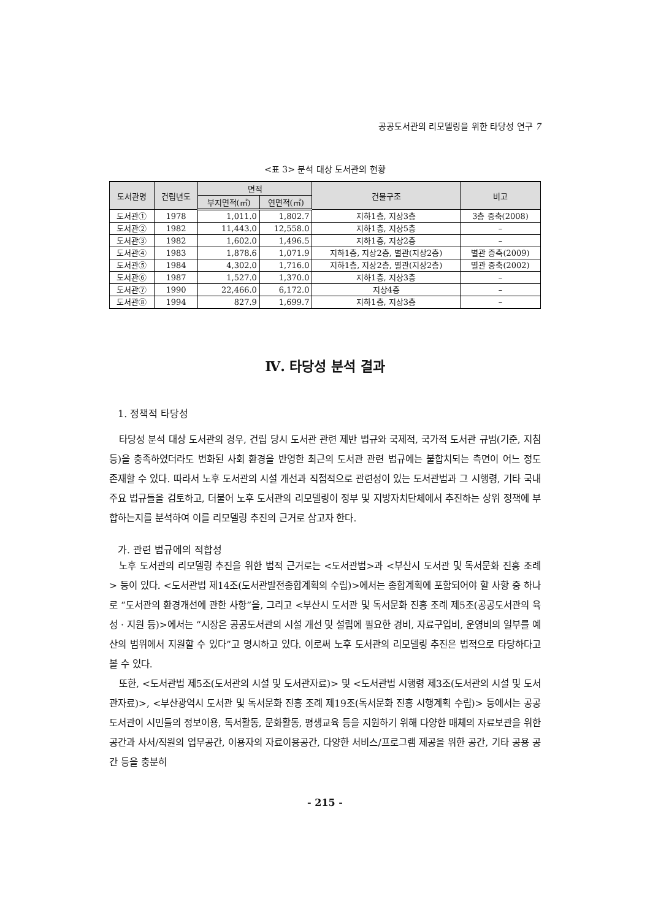공공도서관의 리모델링을 위한 타당성 연구 7
<표 3> 분석 대상 도서관의 현황
| 도서관명 | 건립년도 | 면적 | | 건물구조 | 비고 |
| --- | --- | --- | --- | --- | --- |
| | | 부지면적(㎡) | 연면적(㎡) | | |
| 도서관① | 1978 | 1,011.0 | 1,802.7 | 지하1층, 지상3층 | 3층 증축(2008) |
| 도서관② | 1982 | 11,443.0 | 12,558.0 | 지하1층, 지상5층 | – |
| 도서관③ | 1982 | 1,602.0 | 1,496.5 | 지하1층, 지상2층 | – |
| 도서관④ | 1983 | 1,878.6 | 1,071.9 | 지하1층, 지상2층, 별관(지상2층) | 별관 증축(2009) |
| 도서관⑤ | 1984 | 4,302.0 | 1,716.0 | 지하1층, 지상2층, 별관(지상2층) | 별관 증축(2002) |
| 도서관⑥ | 1987 | 1,527.0 | 1,370.0 | 지하1층, 지상3층 | – |
| 도서관⑦ | 1990 | 22,466.0 | 6,172.0 | 지상4층 | – |
| 도서관⑧ | 1994 | 827.9 | 1,699.7 | 지하1층, 지상3층 | – |
Ⅳ. 타당성 분석 결과
1. 정책적 타당성
타당성 분석 대상 도서관의 경우, 건립 당시 도서관 관련 제반 법규와 국제적, 국가적 도서관 규범(기준, 지침 등)을 충족하였더라도 변화된 사회 환경을 반영한 최근의 도서관 관련 법규에는 불합치되는 측면이 어느 정도 존재할 수 있다. 따라서 노후 도서관의 시설 개선과 직접적으로 관련성이 있는 도서관법과 그 시행령, 기타 국내 주요 법규들을 검토하고, 더불어 노후 도서관의 리모델링이 정부 및 지방자치단체에서 추진하는 상위 정책에 부합하는지를 분석하여 이를 리모델링 추진의 근거로 삼고자 한다.
가. 관련 법규에의 적합성
노후 도서관의 리모델링 추진을 위한 법적 근거로는 <도서관법>과 <부산시 도서관 및 독서문화 진흥 조례> 등이 있다. <도서관법 제14조(도서관발전종합계획의 수립)>에서는 종합계획에 포함되어야 할 사항 중 하나로 “도서관의 환경개선에 관한 사항”을, 그리고 <부산시 도서관 및 독서문화 진흥 조례 제5조(공공도서관의 육성 · 지원 등)>에서는 “시장은 공공도서관의 시설 개선 및 설립에 필요한 경비, 자료구입비, 운영비의 일부를 예산의 범위에서 지원할 수 있다”고 명시하고 있다. 이로써 노후 도서관의 리모델링 추진은 법적으로 타당하다고 볼 수 있다.
또한, <도서관법 제5조(도서관의 시설 및 도서관자료)> 및 <도서관법 시행령 제3조(도서관의 시설 및 도서관자료)>, <부산광역시 도서관 및 독서문화 진흥 조례 제19조(독서문화 진흥 시행계획 수립)> 등에서는 공공도서관이 시민들의 정보이용, 독서활동, 문화활동, 평생교육 등을 지원하기 위해 다양한 매체의 자료보관을 위한 공간과 사서/직원의 업무공간, 이용자의 자료이용공간, 다양한 서비스/프로그램 제공을 위한 공간, 기타 공용 공간 등을 충분히
- 215 -